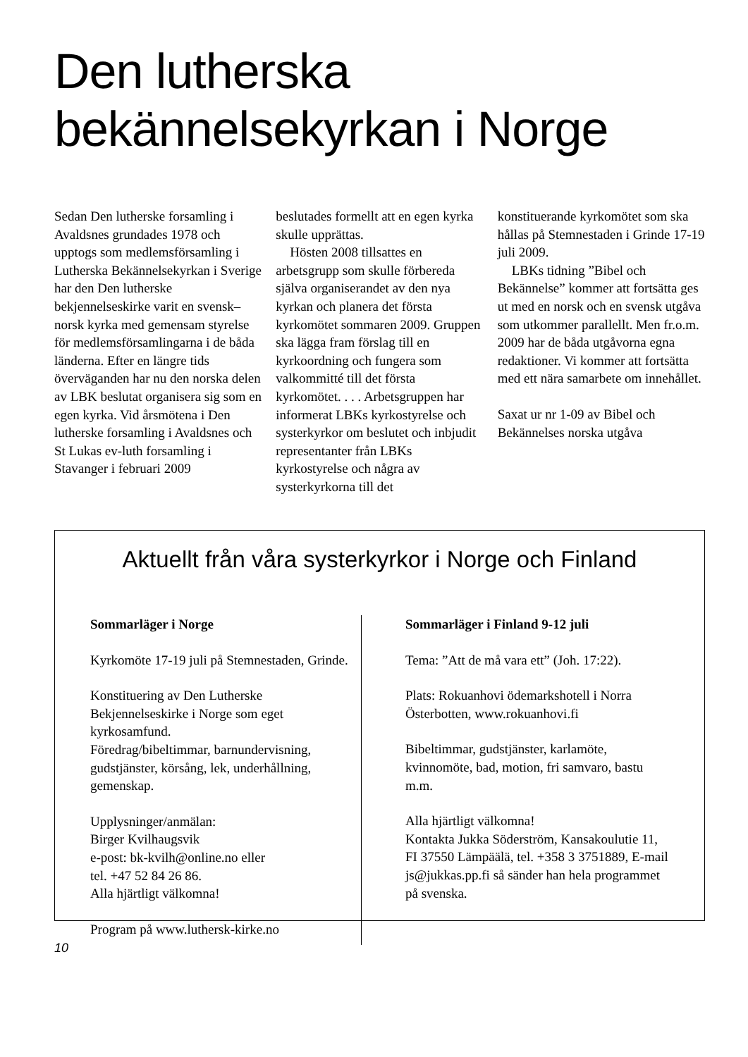Den lutherska
bekännelsekyrkan i Norge
Sedan Den lutherske forsamling i Avaldsnes grundades 1978 och upptogs som medlemsförsamling i Lutherska Bekännelsekyrkan i Sverige har den Den lutherske bekjennelseskirke varit en svensk–norsk kyrka med gemensam styrelse för medlemsförsamlingarna i de båda länderna. Efter en längre tids överväganden har nu den norska delen av LBK beslutat organisera sig som en egen kyrka. Vid årsmötena i Den lutherske forsamling i Avaldsnes och St Lukas ev-luth forsamling i Stavanger i februari 2009
beslutades formellt att en egen kyrka skulle upprättas.
Hösten 2008 tillsattes en arbetsgrupp som skulle förbereda själva organiserandet av den nya kyrkan och planera det första kyrkomötet sommaren 2009. Gruppen ska lägga fram förslag till en kyrkoordning och fungera som valkommitté till det första kyrkomötet. . . . Arbetsgruppen har informerat LBKs kyrkostyrelse och systerkyrkor om beslutet och inbjudit representanter från LBKs kyrkostyrelse och några av systerkyrkorna till det
konstituerande kyrkomötet som ska hållas på Stemnestaden i Grinde 17-19 juli 2009.
LBKs tidning ”Bibel och Bekännelse” kommer att fortsätta ges ut med en norsk och en svensk utgåva som utkommer parallellt. Men fr.o.m. 2009 har de båda utgåvorna egna redaktioner. Vi kommer att fortsätta med ett nära samarbete om innehållet.
Saxat ur nr 1-09 av Bibel och Bekännelses norska utgåva
Aktuellt från våra systerkyrkor i Norge och Finland
Sommarläger i Norge
Kyrkomöte 17-19 juli på Stemnestaden, Grinde.
Konstituering av Den Lutherske Bekjennelseskirke i Norge som eget kyrkosamfund.
Föredrag/bibeltimmar, barnundervisning, gudstjänster, körsång, lek, underhållning, gemenskap.
Upplysninger/anmälan:
Birger Kvilhaugsvik
e-post: bk-kvilh@online.no eller
tel. +47 52 84 26 86.
Alla hjärtligt välkomna!
Program på www.luthersk-kirke.no
Sommarläger i Finland 9-12 juli
Tema: ”Att de må vara ett” (Joh. 17:22).
Plats: Rokuanhovi ödemarkshotell i Norra Österbotten, www.rokuanhovi.fi
Bibeltimmar, gudstjänster, karlamöte, kvinnomöte, bad, motion, fri samvaro, bastu m.m.
Alla hjärtligt välkomna!
Kontakta Jukka Söderström, Kansakoulutie 11, FI 37550 Lämpäälä, tel. +358 3 3751889, E-mail js@jukkas.pp.fi så sänder han hela programmet på svenska.
10